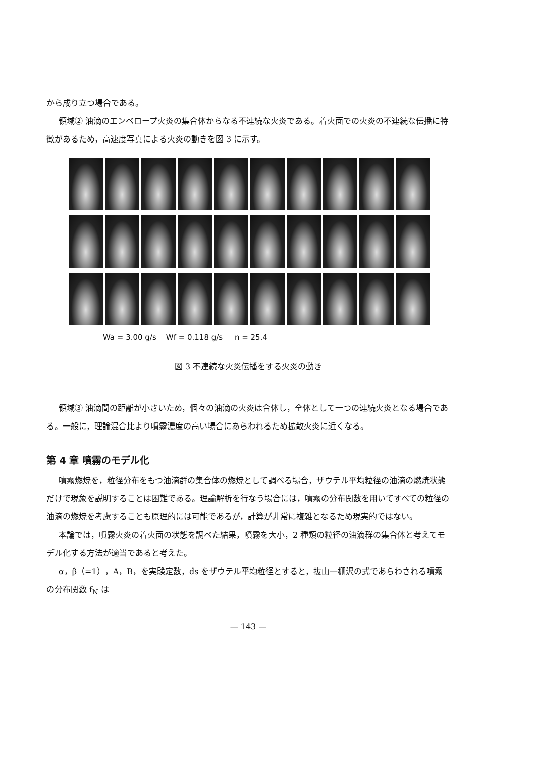から成り立つ場合である。
領域② 油滴のエンベロープ火炎の集合体からなる不連続な火炎である。着火面での火炎の不連続な伝播に特徴があるため，高速度写真による火炎の動きを図 3 に示す。
Wa = 3.00 g/s Wf = 0.118 g/s n = 25.4
図 3 不連続な火炎伝播をする火炎の動き
領域③ 油滴間の距離が小さいため，個々の油滴の火炎は合体し，全体として一つの連続火炎となる場合である。一般に，理論混合比より噴霧濃度の高い場合にあらわれるため拡散火炎に近くなる。
第 4 章 噴霧のモデル化
噴霧燃焼を，粒径分布をもつ油滴群の集合体の燃焼として調べる場合，ザウテル平均粒径の油滴の燃焼状態だけで現象を説明することは困難である。理論解析を行なう場合には，噴霧の分布関数を用いてすべての粒径の油滴の燃焼を考慮することも原理的には可能であるが，計算が非常に複雑となるため現実的ではない。
本論では，噴霧火炎の着火面の状態を調べた結果，噴霧を大小，2 種類の粒径の油滴群の集合体と考えてモデル化する方法が適当であると考えた。
α，β（=1），A，B，を実験定数，ds をザウテル平均粒径とすると，抜山一棚沢の式であらわされる噴霧の分布関数 f<sub>N</sub> は
— 143 —